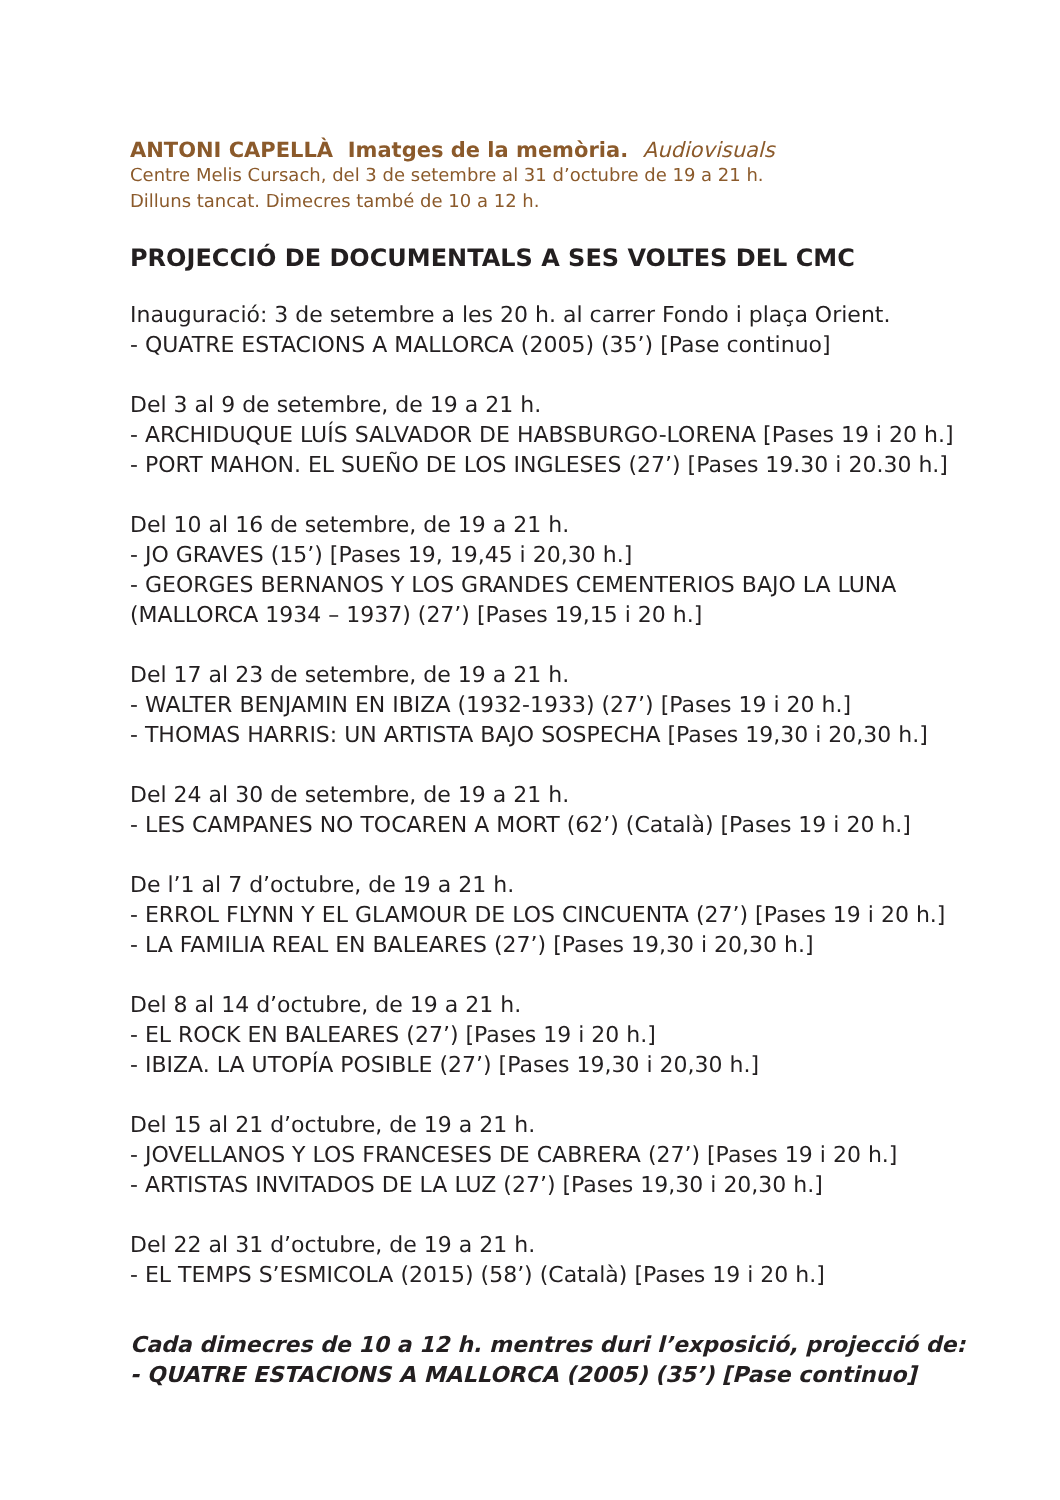ANTONI CAPELLÀ Imatges de la memòria. Audiovisuals
Centre Melis Cursach, del 3 de setembre al 31 d’octubre de 19 a 21 h.
Dilluns tancat. Dimecres també de 10 a 12 h.
PROJECCIÓ DE DOCUMENTALS A SES VOLTES DEL CMC
Inauguració: 3 de setembre a les 20 h. al carrer Fondo i plaça Orient.
- QUATRE ESTACIONS A MALLORCA (2005) (35’) [Pase continuo]
Del 3 al 9 de setembre, de 19 a 21 h.
- ARCHIDUQUE LUÍS SALVADOR DE HABSBURGO-LORENA [Pases 19 i 20 h.]
- PORT MAHON. EL SUEÑO DE LOS INGLESES (27’) [Pases 19.30 i 20.30 h.]
Del 10 al 16 de setembre, de 19 a 21 h.
- JO GRAVES (15’) [Pases 19, 19,45 i 20,30 h.]
- GEORGES BERNANOS Y LOS GRANDES CEMENTERIOS BAJO LA LUNA (MALLORCA 1934 – 1937) (27’) [Pases 19,15 i 20 h.]
Del 17 al 23 de setembre, de 19 a 21 h.
- WALTER BENJAMIN EN IBIZA (1932-1933) (27’) [Pases 19 i 20 h.]
- THOMAS HARRIS: UN ARTISTA BAJO SOSPECHA [Pases 19,30 i 20,30 h.]
Del 24 al 30 de setembre, de 19 a 21 h.
- LES CAMPANES NO TOCAREN A MORT (62’) (Català) [Pases 19 i 20 h.]
De l’1 al 7 d’octubre, de 19 a 21 h.
- ERROL FLYNN Y EL GLAMOUR DE LOS CINCUENTA (27’) [Pases 19 i 20 h.]
- LA FAMILIA REAL EN BALEARES (27’) [Pases 19,30 i 20,30 h.]
Del 8 al 14 d’octubre, de 19 a 21 h.
- EL ROCK EN BALEARES (27’) [Pases 19 i 20 h.]
- IBIZA. LA UTOPÍA POSIBLE (27’) [Pases 19,30 i 20,30 h.]
Del 15 al 21 d’octubre, de 19 a 21 h.
- JOVELLANOS Y LOS FRANCESES DE CABRERA (27’) [Pases 19 i 20 h.]
- ARTISTAS INVITADOS DE LA LUZ (27’) [Pases 19,30 i 20,30 h.]
Del 22 al 31 d’octubre, de 19 a 21 h.
- EL TEMPS S’ESMICOLA (2015) (58’) (Català) [Pases 19 i 20 h.]
Cada dimecres de 10 a 12 h. mentres duri l’exposició, projecció de:
- QUATRE ESTACIONS A MALLORCA (2005) (35’) [Pase continuo]